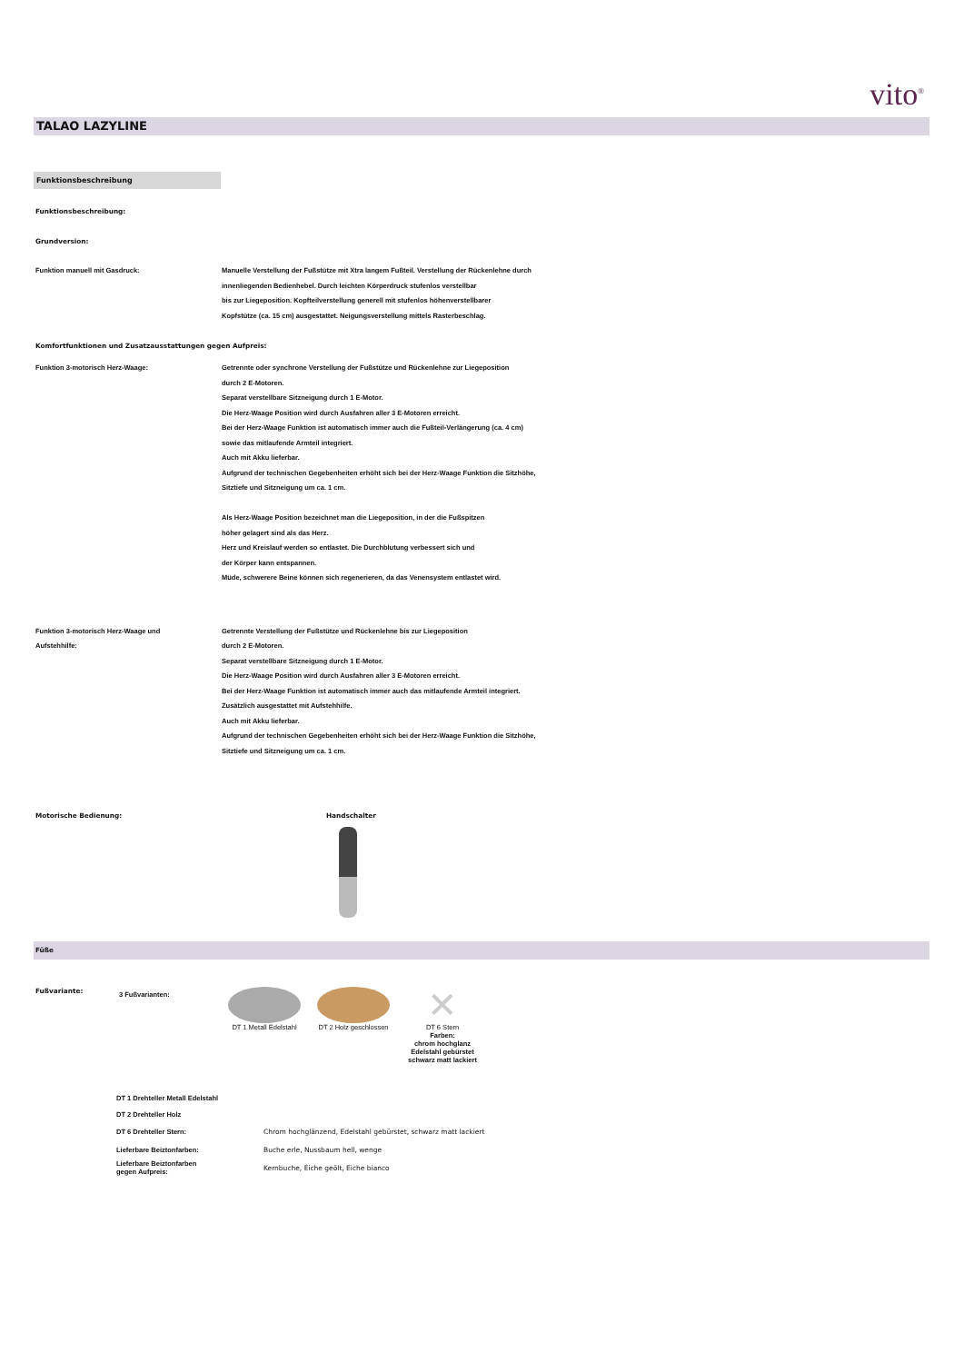vito<sup>®</sup>
TALAO LAZYLINE
Funktionsbeschreibung
Funktionsbeschreibung:
Grundversion:
Funktion manuell mit Gasdruck: Manuelle Verstellung der Fußstütze mit Xtra langem Fußteil. Verstellung der Rückenlehne durch
innenliegenden Bedienhebel. Durch leichten Körperdruck stufenlos verstellbar
bis zur Liegeposition. Kopfteilverstellung generell mit stufenlos höhenverstellbarer
Kopfstütze (ca. 15 cm) ausgestattet. Neigungsverstellung mittels Rasterbeschlag.
Komfortfunktionen und Zusatzausstattungen gegen Aufpreis:
Funktion 3-motorisch Herz-Waage: Getrennte oder synchrone Verstellung der Fußstütze und Rückenlehne zur Liegeposition
durch 2 E-Motoren.
Separat verstellbare Sitzneigung durch 1 E-Motor.
Die Herz-Waage Position wird durch Ausfahren aller 3 E-Motoren erreicht.
Bei der Herz-Waage Funktion ist automatisch immer auch die Fußteil-Verlängerung (ca. 4 cm)
sowie das mitlaufende Armteil integriert.
Auch mit Akku lieferbar.
Aufgrund der technischen Gegebenheiten erhöht sich bei der Herz-Waage Funktion die Sitzhöhe,
Sitztiefe und Sitzneigung um ca. 1 cm.
Als Herz-Waage Position bezeichnet man die Liegeposition, in der die Fußspitzen
höher gelagert sind als das Herz.
Herz und Kreislauf werden so entlastet. Die Durchblutung verbessert sich und
der Körper kann entspannen.
Müde, schwerere Beine können sich regenerieren, da das Venensystem entlastet wird.
Funktion 3-motorisch Herz-Waage und
Aufstehhilfe:
Getrennte Verstellung der Fußstütze und Rückenlehne bis zur Liegeposition
durch 2 E-Motoren.
Separat verstellbare Sitzneigung durch 1 E-Motor.
Die Herz-Waage Position wird durch Ausfahren aller 3 E-Motoren erreicht.
Bei der Herz-Waage Funktion ist automatisch immer auch das mitlaufende Armteil integriert.
Zusätzlich ausgestattet mit Aufstehhilfe.
Auch mit Akku lieferbar.
Aufgrund der technischen Gegebenheiten erhöht sich bei der Herz-Waage Funktion die Sitzhöhe,
Sitztiefe und Sitzneigung um ca. 1 cm.
Motorische Bedienung: Handschalter
Füße
Fußvariante:
3 Fußvarianten:
DT 1 Metall Edelstahl DT 2 Holz geschlossen
✕
DT 6 Stern
Farben:
chrom hochglanz
Edelstahl gebürstet
schwarz matt lackiert
| DT 1 Drehteller Metall Edelstahl | |
| DT 2 Drehteller Holz | |
| DT 6 Drehteller Stern: | Chrom hochglänzend, Edelstahl gebürstet, schwarz matt lackiert |
| Lieferbare Beiztonfarben: | Buche erle, Nussbaum hell, wenge |
| Lieferbare Beiztonfarben gegen Aufpreis: | Kernbuche, Eiche geölt, Eiche bianco |